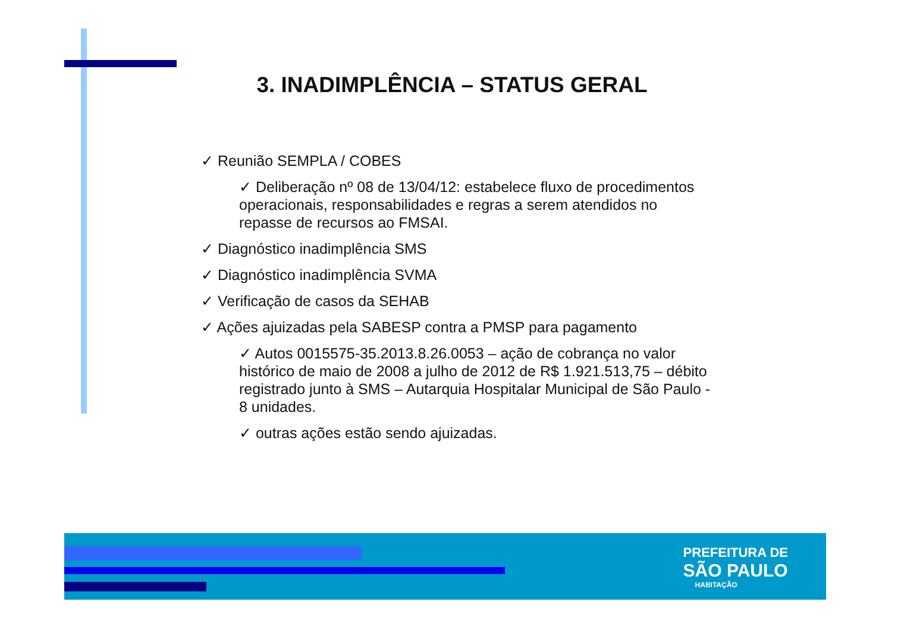3. INADIMPLÊNCIA – STATUS GERAL
✓ Reunião SEMPLA / COBES
✓ Deliberação nº 08 de 13/04/12: estabelece fluxo de procedimentos operacionais, responsabilidades e regras a serem atendidos no repasse de recursos ao FMSAI.
✓ Diagnóstico inadimplência SMS
✓ Diagnóstico inadimplência SVMA
✓ Verificação de casos da SEHAB
✓ Ações ajuizadas pela SABESP contra a PMSP para pagamento
✓ Autos 0015575-35.2013.8.26.0053 – ação de cobrança no valor histórico de maio de 2008 a julho de 2012 de R$ 1.921.513,75 – débito registrado junto à SMS – Autarquia Hospitalar Municipal de São Paulo - 8 unidades.
✓ outras ações estão sendo ajuizadas.
PREFEITURA DE
SÃO PAULO
HABITAÇÃO